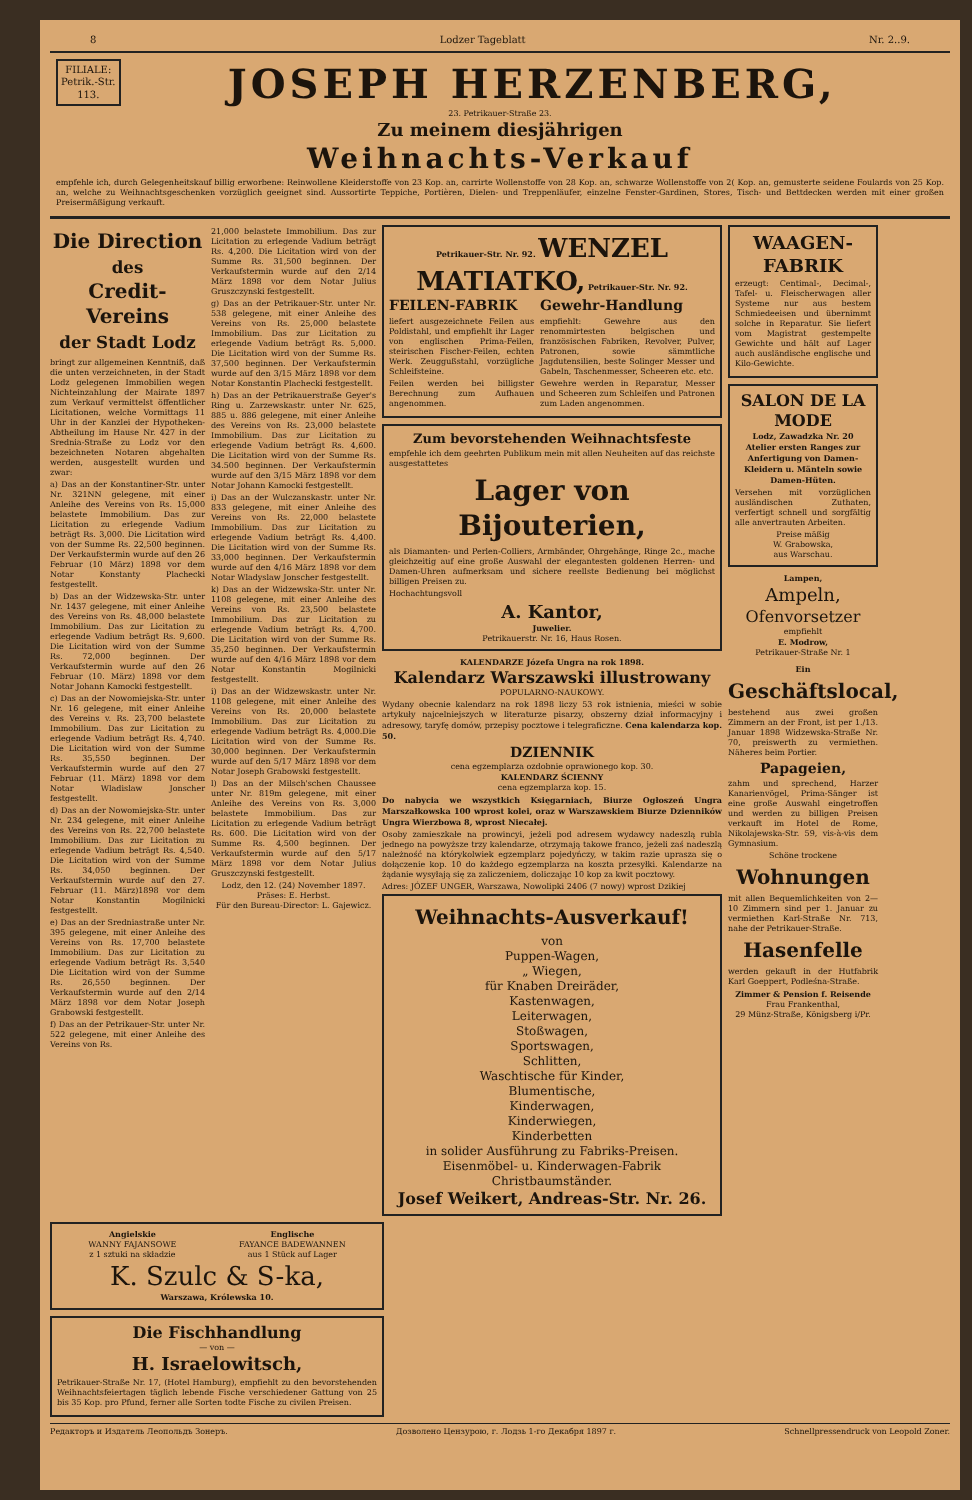8 Lodzer Tageblatt Nr. 2..9.
FILIALE:
Petrik.-Str.
113.
JOSEPH HERZENBERG,
23. Petrikauer-Straße 23.
Zu meinem diesjährigen
Weihnachts-Verkauf
empfehle ich, durch Gelegenheitskauf billig erworbene: Reinwollene Kleiderstoffe von 23 Kop. an, carrirte Wollenstoffe von 28 Kop. an, schwarze Wollenstoffe von 2( Kop. an, gemusterte seidene Foulards von 25 Kop. an, welche zu Weihnachtsgeschenken vorzüglich geeignet sind. Aussortirte Teppiche, Portièren, Dielen- und Treppenläufer, einzelne Fenster-Gardinen, Stores, Tisch- und Bettdecken werden mit einer großen Preisermäßigung verkauft.
Die Direction
des
Credit-Vereins
der Stadt Lodz
bringt zur allgemeinen Kenntniß, daß die unten verzeichneten, in der Stadt Lodz gelegenen Immobilien wegen Nichteinzahlung der Mairate 1897 zum Verkauf vermittelst öffentlicher Licitationen, welche Vormittags 11 Uhr in der Kanzlei der Hypotheken-Abtheilung im Hause Nr. 427 in der Srednia-Straße zu Lodz vor den bezeichneten Notaren abgehalten werden, ausgestellt wurden und zwar:
a) Das an der Konstantiner-Str. unter Nr. 321NN gelegene, mit einer Anleihe des Vereins von Rs. 15,000 belastete Immobilium. Das zur Licitation zu erlegende Vadium beträgt Rs. 3,000. Die Licitation wird von der Summe Rs. 22,500 beginnen. Der Verkaufstermin wurde auf den 26 Februar (10 März) 1898 vor dem Notar Konstanty Plachecki festgestellt.
b) Das an der Widzewska-Str. unter Nr. 1437 gelegene, mit einer Anleihe des Vereins von Rs. 48,000 belastete Immobilium. Das zur Licitation zu erlegende Vadium beträgt Rs. 9,600. Die Licitation wird von der Summe Rs. 72,000 beginnen. Der Verkaufstermin wurde auf den 26 Februar (10. März) 1898 vor dem Notar Johann Kamocki festgestellt.
c) Das an der Nowomiejska-Str. unter Nr. 16 gelegene, mit einer Anleihe des Vereins v. Rs. 23,700 belastete Immobilium. Das zur Licitation zu erlegende Vadium beträgt Rs. 4,740. Die Licitation wird von der Summe Rs. 35,550 beginnen. Der Verkaufstermin wurde auf den 27 Februar (11. März) 1898 vor dem Notar Wladislaw Jonscher festgestellt.
d) Das an der Nowomiejska-Str. unter Nr. 234 gelegene, mit einer Anleihe des Vereins von Rs. 22,700 belastete Immobilium. Das zur Licitation zu erlegende Vadium beträgt Rs. 4,540. Die Licitation wird von der Summe Rs. 34,050 beginnen. Der Verkaufstermin wurde auf den 27. Februar (11. März)1898 vor dem Notar Konstantin Mogilnicki festgestellt.
e) Das an der Sredniastraße unter Nr. 395 gelegene, mit einer Anleihe des Vereins von Rs. 17,700 belastete Immobilium. Das zur Licitation zu erlegende Vadium beträgt Rs. 3,540 Die Licitation wird von der Summe Rs. 26,550 beginnen. Der Verkaufstermin wurde auf den 2/14 März 1898 vor dem Notar Joseph Grabowski festgestellt.
f) Das an der Petrikauer-Str. unter Nr. 522 gelegene, mit einer Anleihe des Vereins von Rs.
21,000 belastete Immobilium. Das zur Licitation zu erlegende Vadium beträgt Rs. 4,200. Die Licitation wird von der Summe Rs. 31,500 beginnen. Der Verkaufstermin wurde auf den 2/14 März 1898 vor dem Notar Julius Gruszczynski festgestellt.
g) Das an der Petrikauer-Str. unter Nr. 538 gelegene, mit einer Anleihe des Vereins von Rs. 25,000 belastete Immobilium. Das zur Licitation zu erlegende Vadium beträgt Rs. 5,000. Die Licitation wird von der Summe Rs. 37,500 beginnen. Der Verkaufstermin wurde auf den 3/15 März 1898 vor dem Notar Konstantin Plachecki festgestellt.
h) Das an der Petrikauerstraße Geyer's Ring u. Zarzewskastr. unter Nr. 625, 885 u. 886 gelegene, mit einer Anleihe des Vereins von Rs. 23,000 belastete Immobilium. Das zur Licitation zu erlegende Vadium beträgt Rs. 4,600. Die Licitation wird von der Summe Rs. 34.500 beginnen. Der Verkaufstermin wurde auf den 3/15 März 1898 vor dem Notar Johann Kamocki festgestellt.
i) Das an der Wulczanskastr. unter Nr. 833 gelegene, mit einer Anleihe des Vereins von Rs. 22,000 belastete Immobilium. Das zur Licitation zu erlegende Vadium beträgt Rs. 4,400. Die Licitation wird von der Summe Rs. 33,000 beginnen. Der Verkaufstermin wurde auf den 4/16 März 1898 vor dem Notar Wladyslaw Jonscher festgestellt.
k) Das an der Widzewska-Str. unter Nr. 1108 gelegene, mit einer Anleihe des Vereins von Rs. 23,500 belastete Immobilium. Das zur Licitation zu erlegende Vadium beträgt Rs. 4,700. Die Licitation wird von der Summe Rs. 35,250 beginnen. Der Verkaufstermin wurde auf den 4/16 März 1898 vor dem Notar Konstantin Mogilnicki festgestellt.
i) Das an der Widzewskastr. unter Nr. 1108 gelegene, mit einer Anleihe des Vereins von Rs. 20,000 belastete Immobilium. Das zur Licitation zu erlegende Vadium beträgt Rs. 4,000.Die Licitation wird von der Summe Rs. 30,000 beginnen. Der Verkaufstermin wurde auf den 5/17 März 1898 vor dem Notar Joseph Grabowski festgestellt.
l) Das an der Milsch'schen Chaussee unter Nr. 819m gelegene, mit einer Anleihe des Vereins von Rs. 3,000 belastete Immobilium. Das zur Licitation zu erlegende Vadium beträgt Rs. 600. Die Licitation wird von der Summe Rs. 4,500 beginnen. Der Verkaufstermin wurde auf den 5/17 März 1898 vor dem Notar Julius Gruszczynski festgestellt.
Lodz, den 12. (24) November 1897.
Präses: E. Herbst.
Für den Bureau-Director: L. Gajewicz.
Petrikauer-Str. Nr. 92. WENZEL MATIATKO, Petrikauer-Str. Nr. 92.
FEILEN-FABRIK
liefert ausgezeichnete Feilen aus Poldistahl, und empfiehlt ihr Lager von englischen Prima-Feilen, steirischen Fischer-Feilen, echten Werk. Zeuggußstahl, vorzügliche Schleifsteine.
Feilen werden bei billigster Berechnung zum Aufhauen angenommen.
Gewehr-Handlung
empfiehlt: Gewehre aus den renommirtesten belgischen und französischen Fabriken, Revolver, Pulver, Patronen, sowie sämmtliche Jagdutensilien, beste Solinger Messer und Gabeln, Taschenmesser, Scheeren etc. etc.
Gewehre werden in Reparatur, Messer und Scheeren zum Schleifen und Patronen zum Laden angenommen.
Zum bevorstehenden Weihnachtsfeste
empfehle ich dem geehrten Publikum mein mit allen Neuheiten auf das reichste ausgestattetes
Lager von Bijouterien,
als Diamanten- und Perlen-Colliers, Armbänder, Ohrgehänge, Ringe 2c., mache gleichzeitig auf eine große Auswahl der elegantesten goldenen Herren- und Damen-Uhren aufmerksam und sichere reellste Bedienung bei möglichst billigen Preisen zu.
Hochachtungsvoll
A. Kantor,
Juwelier.
Petrikauerstr. Nr. 16, Haus Rosen.
KALENDARZE Józefa Ungra na rok 1898.
Kalendarz Warszawski illustrowany
POPULARNO-NAUKOWY.
Wydany obecnie kalendarz na rok 1898 liczy 53 rok istnienia, mieści w sobie artykuły najcelniejszych w literaturze pisarzy, obszerny dział informacyjny i adresowy, taryfę domów, przepisy pocztowe i telegraficzne. Cena kalendarza kop. 50.
DZIENNIK
cena egzemplarza ozdobnie oprawionego kop. 30.
KALENDARZ ŚCIENNY
cena egzemplarza kop. 15.
Do nabycia we wszystkich Księgarniach, Biurze Ogłoszeń Ungra Marszałkowska 100 wprost kolei, oraz w Warszawskiem Biurze Dzienników Ungra Wierzbowa 8, wprost Niecałej.
Osoby zamieszkałe na prowincyi, jeżeli pod adresem wydawcy nadeszlą rubla jednego na powyższe trzy kalendarze, otrzymają takowe franco, jeżeli zaś nadeszlą należność na którykolwiek egzemplarz pojedyńczy, w takim razie uprasza się o dołączenie kop. 10 do każdego egzemplarza na koszta przesyłki. Kalendarze na żądanie wysyłają się za zaliczeniem, doliczając 10 kop za kwit pocztowy.
Adres: JÓZEF UNGER, Warszawa, Nowolipki 2406 (7 nowy) wprost Dzikiej
Weihnachts-Ausverkauf!
von
Puppen-Wagen,
„ Wiegen,
für Knaben Dreiräder,
Kastenwagen,
Leiterwagen,
Stoßwagen,
Sportswagen,
Schlitten,
Waschtische für Kinder,
Blumentische,
Kinderwagen,
Kinderwiegen,
Kinderbetten
in solider Ausführung zu Fabriks-Preisen.
Eisenmöbel- u. Kinderwagen-Fabrik
Christbaumständer.
Josef Weikert, Andreas-Str. Nr. 26.
WAAGEN-FABRIK
erzeugt: Centimal-, Decimal-, Tafel- u. Fleischerwagen aller Systeme nur aus bestem Schmiedeeisen und übernimmt solche in Reparatur. Sie liefert vom Magistrat gestempelte Gewichte und hält auf Lager auch ausländische englische und Kilo-Gewichte.
SALON DE LA MODE
Lodz, Zawadzka Nr. 20
Atelier ersten Ranges zur Anfertigung von Damen-Kleidern u. Mänteln sowie Damen-Hüten.
Versehen mit vorzüglichen ausländischen Zuthaten, verfertigt schnell und sorgfältig alle anvertrauten Arbeiten.
Preise mäßig
W. Grabowska,
aus Warschau.
Lampen,
Ampeln,
Ofenvorsetzer
empfiehlt
E. Modrow,
Petrikauer-Straße Nr. 1
Ein
Geschäftslocal,
bestehend aus zwei großen Zimmern an der Front, ist per 1./13. Januar 1898 Widzewska-Straße Nr. 70, preiswerth zu vermiethen. Näheres beim Portier.
Papageien,
zahm und sprechend, Harzer Kanarienvögel, Prima-Sänger ist eine große Auswahl eingetroffen und werden zu billigen Preisen verkauft im Hotel de Rome, Nikolajewska-Str. 59, vis-à-vis dem Gymnasium.
Schöne trockene
Wohnungen
mit allen Bequemlichkeiten von 2—10 Zimmern sind per 1. Januar zu vermiethen Karl-Straße Nr. 713, nahe der Petrikauer-Straße.
Hasenfelle
werden gekauft in der Hutfabrik Karl Goeppert, Podleśna-Straße.
Zimmer & Pension f. Reisende
Frau Frankenthal,
29 Münz-Straße, Königsberg i/Pr.
Angielskie
WANNY FAJANSOWE
z 1 sztuki na składzie
Englische
FAYANCE BADEWANNEN
aus 1 Stück auf Lager
K. Szulc & S-ka,
Warszawa, Królewska 10.
Die Fischhandlung
— von —
H. Israelowitsch,
Petrikauer-Straße Nr. 17, (Hotel Hamburg), empfiehlt zu den bevorstehenden Weihnachtsfeiertagen täglich lebende Fische verschiedener Gattung von 25 bis 35 Kop. pro Pfund, ferner alle Sorten todte Fische zu civilen Preisen.
Редакторъ и Издатель Леопольдъ Зонеръ. Дозволено Цензурою, г. Лодзь 1-го Декабря 1897 г. Schnellpressendruck von Leopold Zoner.